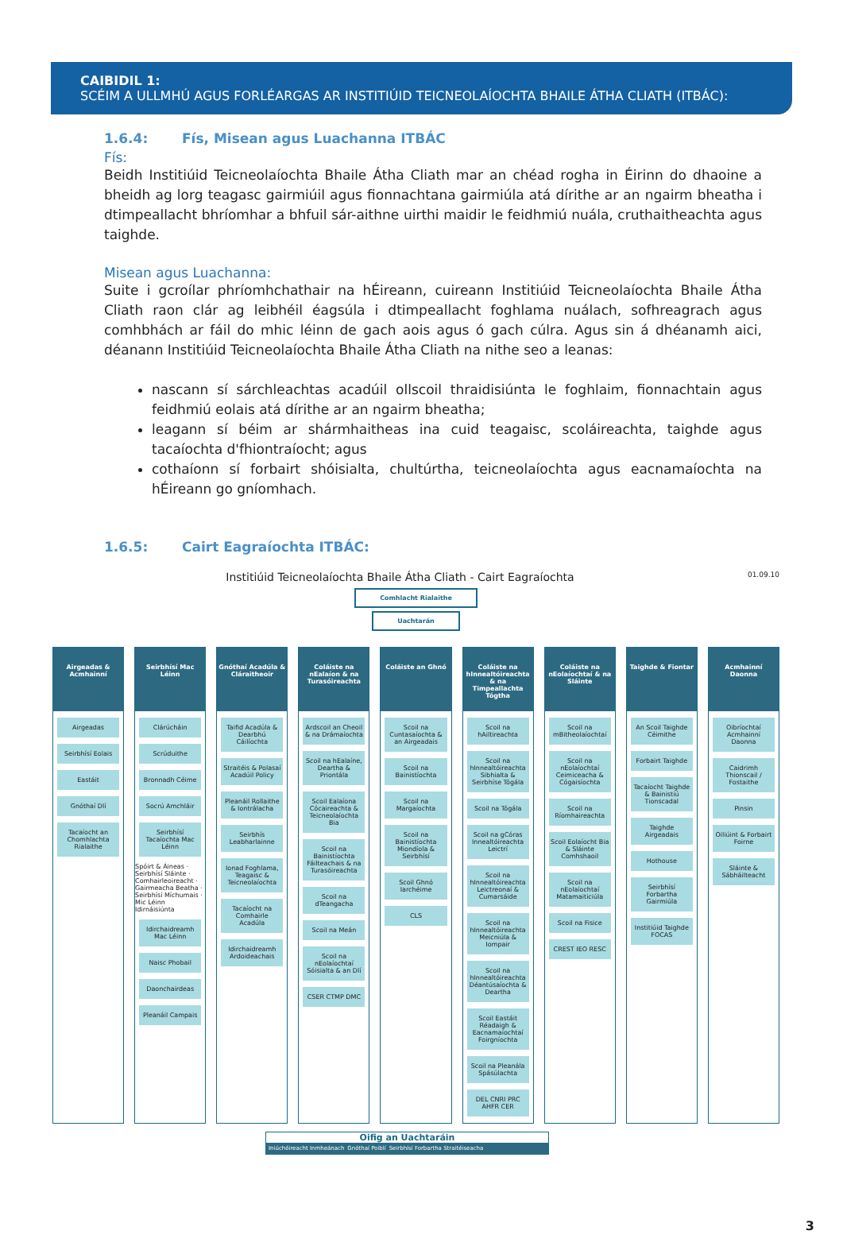CAIBIDIL 1:
SCÉIM A ULLMHÚ AGUS FORLÉARGAS AR INSTITIÚID TEICNEOLAÍOCHTA BHAILE ÁTHA CLIATH (ITBÁC):
1.6.4: Fís, Misean agus Luachanna ITBÁC
Fís:
Beidh Institiúid Teicneolaíochta Bhaile Átha Cliath mar an chéad rogha in Éirinn do dhaoine a bheidh ag lorg teagasc gairmiúil agus fionnachtana gairmiúla atá dírithe ar an ngairm bheatha i dtimpeallacht bhríomhar a bhfuil sár-aithne uirthi maidir le feidhmiú nuála, cruthaitheachta agus taighde.
Misean agus Luachanna:
Suite i gcroílar phríomhchathair na hÉireann, cuireann Institiúid Teicneolaíochta Bhaile Átha Cliath raon clár ag leibhéil éagsúla i dtimpeallacht foghlama nuálach, sofhreagrach agus comhbhách ar fáil do mhic léinn de gach aois agus ó gach cúlra. Agus sin á dhéanamh aici, déanann Institiúid Teicneolaíochta Bhaile Átha Cliath na nithe seo a leanas:
nascann sí sárchleachtas acadúil ollscoil thraidisiúnta le foghlaim, fionnachtain agus feidhmiú eolais atá dírithe ar an ngairm bheatha;
leagann sí béim ar shármhaitheas ina cuid teagaisc, scoláireachta, taighde agus tacaíochta d'fhiontraíocht; agus
cothaíonn sí forbairt shóisialta, chultúrtha, teicneolaíochta agus eacnamaíochta na hÉireann go gníomhach.
1.6.5: Cairt Eagraíochta ITBÁC:
Institiúid Teicneolaíochta Bhaile Átha Cliath - Cairt Eagraíochta 01.09.10
Comhlacht Rialaithe
Uachtarán
Airgeadas & Acmhainní
Airgeadas
Seirbhísí Eolais
Eastáit
Gnóthaí Dlí
Tacaíocht an Chomhlachta Rialaithe
Seirbhísí Mac Léinn
Clárúcháin
Scrúduithe
Bronnadh Céime
Socrú Amchláir
Seirbhísí Tacaíochta Mac Léinn
Spóirt & Áineas · Seirbhísí Sláinte · Comhairleoireacht · Gairmeacha Beatha · Seirbhísí Míchumais · Mic Léinn Idirnáisiúnta
Idirchaidreamh Mac Léinn
Naisc Phobail
Daonchairdeas
Pleanáil Campais
Gnóthaí Acadúla & Cláraitheoir
Taifid Acadúla & Dearbhú Cáilíochta
Straitéis & Polasaí Acadúil Policy
Pleanáil Rollaithe & Iontrálacha
Seirbhís Leabharlainne
Ionad Foghlama, Teagaisc & Teicneolaíochta
Tacaíocht na Comhairle Acadúla
Idirchaidreamh Ardoideachais
Coláiste na nEalaíon & na Turasóireachta
Ardscoil an Cheoil & na Drámaíochta
Scoil na hEalaíne, Deartha & Priontála
Scoil Ealaíona Cócaireachta & Teicneolaíochta Bia
Scoil na Bainistíochta Fáilteachais & na Turasóireachta
Scoil na dTeangacha
Scoil na Meán
Scoil na nEolaíochtaí Sóisialta & an Dlí
CSER CTMP DMC
Coláiste an Ghnó
Scoil na Cuntasaíochta & an Airgeadais
Scoil na Bainistíochta
Scoil na Margaíochta
Scoil na Bainistíochta Miondíola & Seirbhísí
Scoil Ghnó Iarchéime
CLS
Coláiste na hInnealtóireachta & na Timpeallachta Tógtha
Scoil na hAiltireachta
Scoil na hInnealtóireachta Sibhialta & Seirbhíse Tógála
Scoil na Tógála
Scoil na gCóras Innealtóireachta Leictrí
Scoil na hInnealtóireachta Leictreonaí & Cumarsáide
Scoil na hInnealtóireachta Meicniúla & Iompair
Scoil na hInnealtóireachta Déantúsaíochta & Deartha
Scoil Eastáit Réadaigh & Eacnamaíochtaí Foirgníochta
Scoil na Pleanála Spásúlachta
DEL CNRI PRC AHFR CER
Coláiste na nEolaíochtaí & na Sláinte
Scoil na mBitheolaíochtaí
Scoil na nEolaíochtaí Ceimiceacha & Cógaisíochta
Scoil na Ríomhaireachta
Scoil Eolaíocht Bia & Sláinte Comhshaoil
Scoil na nEolaíochtaí Matamaiticiúla
Scoil na Fisice
CREST IEO RESC
Taighde & Fiontar
An Scoil Taighde Céimithe
Forbairt Taighde
Tacaíocht Taighde & Bainistiú Tionscadal
Taighde Airgeadais
Hothouse
Seirbhísí Forbartha Gairmiúla
Institiúid Taighde FOCAS
Acmhainní Daonna
Oibríochtaí Acmhainní Daonna
Caidrimh Thionscail / Fostaithe
Pinsin
Oiliúint & Forbairt Foirne
Sláinte & Sábháilteacht
Oifig an Uachtaráin
Iniúchóireacht Inmheánach Gnóthaí Poiblí Seirbhísí Forbartha Straitéiseacha
3